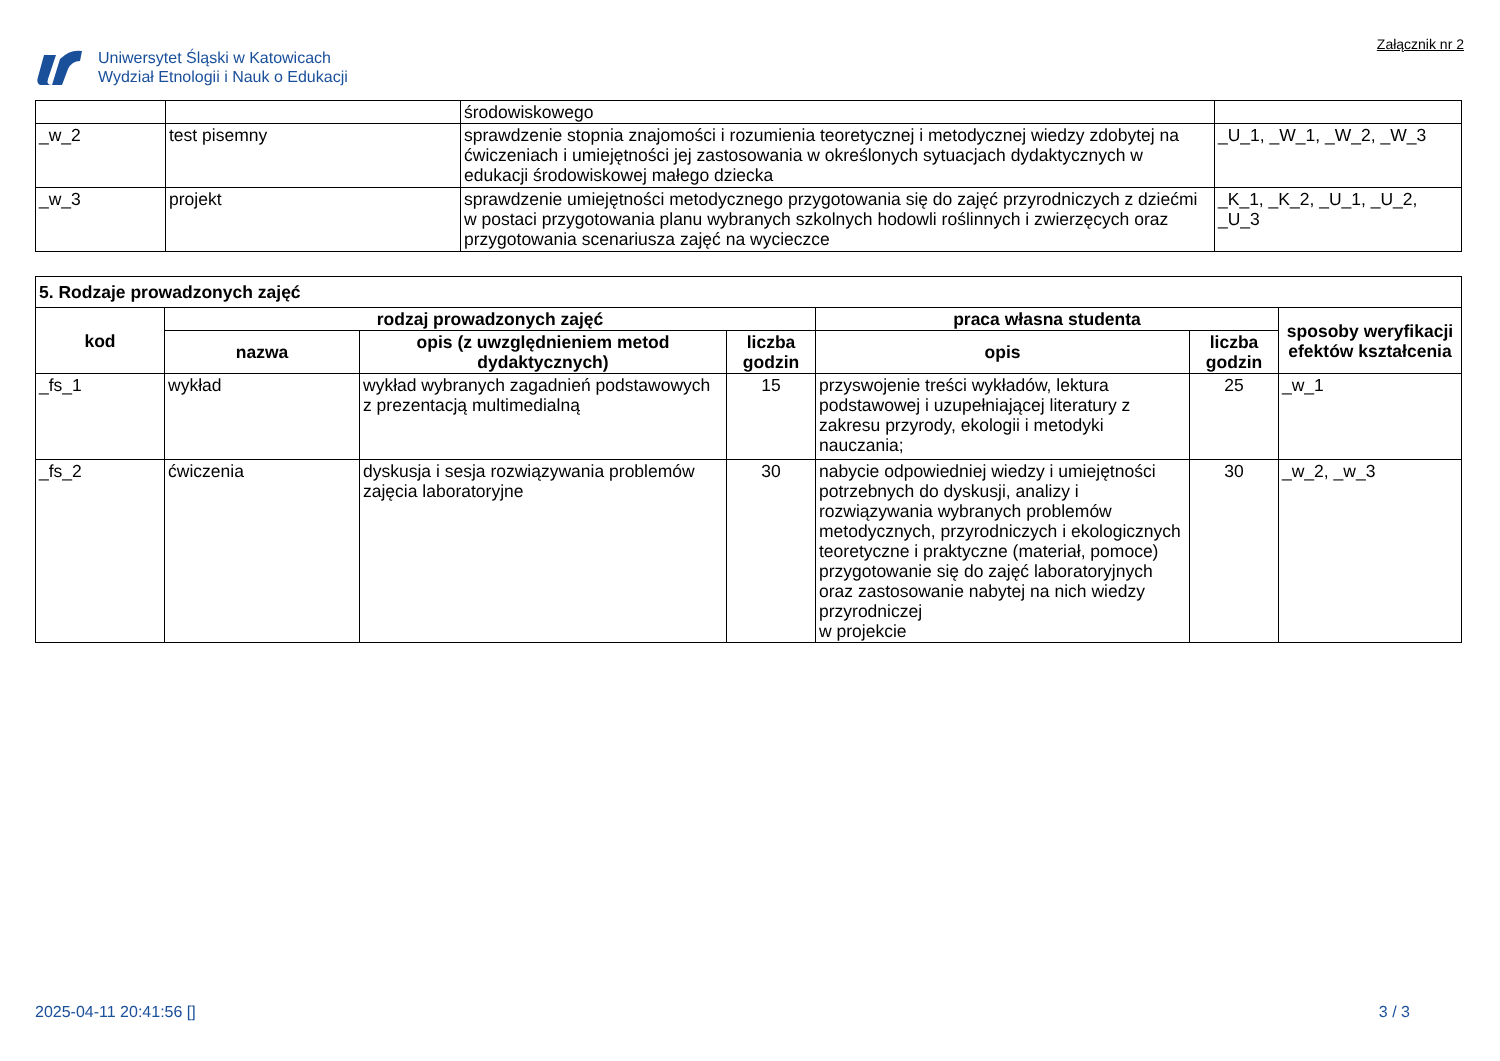Uniwersytet Śląski w Katowicach
Wydział Etnologii i Nauk o Edukacji
Załącznik nr 2
| | | środowiskowego | |
| _w_2 | test pisemny | sprawdzenie stopnia znajomości i rozumienia teoretycznej i metodycznej wiedzy zdobytej na ćwiczeniach i umiejętności jej zastosowania w określonych sytuacjach dydaktycznych w edukacji środowiskowej małego dziecka | _U_1, _W_1, _W_2, _W_3 |
| _w_3 | projekt | sprawdzenie umiejętności metodycznego przygotowania się do zajęć przyrodniczych z dziećmi w postaci przygotowania planu wybranych szkolnych hodowli roślinnych i zwierzęcych oraz przygotowania scenariusza zajęć na wycieczce | _K_1, _K_2, _U_1, _U_2, _U_3 |
| 5. Rodzaje prowadzonych zajęć | | | | | | |
| --- | --- | --- | --- | --- | --- | --- |
| kod | rodzaj prowadzonych zajęć | | | praca własna studenta | | sposoby weryfikacji efektów kształcenia |
| | nazwa | opis (z uwzględnieniem metod dydaktycznych) | liczba godzin | opis | liczba godzin | |
| _fs_1 | wykład | wykład wybranych zagadnień podstawowych z prezentacją multimedialną | 15 | przyswojenie treści wykładów, lektura podstawowej i uzupełniającej literatury z zakresu przyrody, ekologii i metodyki nauczania; | 25 | _w_1 |
| _fs_2 | ćwiczenia | dyskusja i sesja rozwiązywania problemów zajęcia laboratoryjne | 30 | nabycie odpowiedniej wiedzy i umiejętności potrzebnych do dyskusji, analizy i rozwiązywania wybranych problemów metodycznych, przyrodniczych i ekologicznych teoretyczne i praktyczne (materiał, pomoce) przygotowanie się do zajęć laboratoryjnych oraz zastosowanie nabytej na nich wiedzy przyrodniczej w projekcie | 30 | _w_2, _w_3 |
2025-04-11 20:41:56 [] 3 / 3